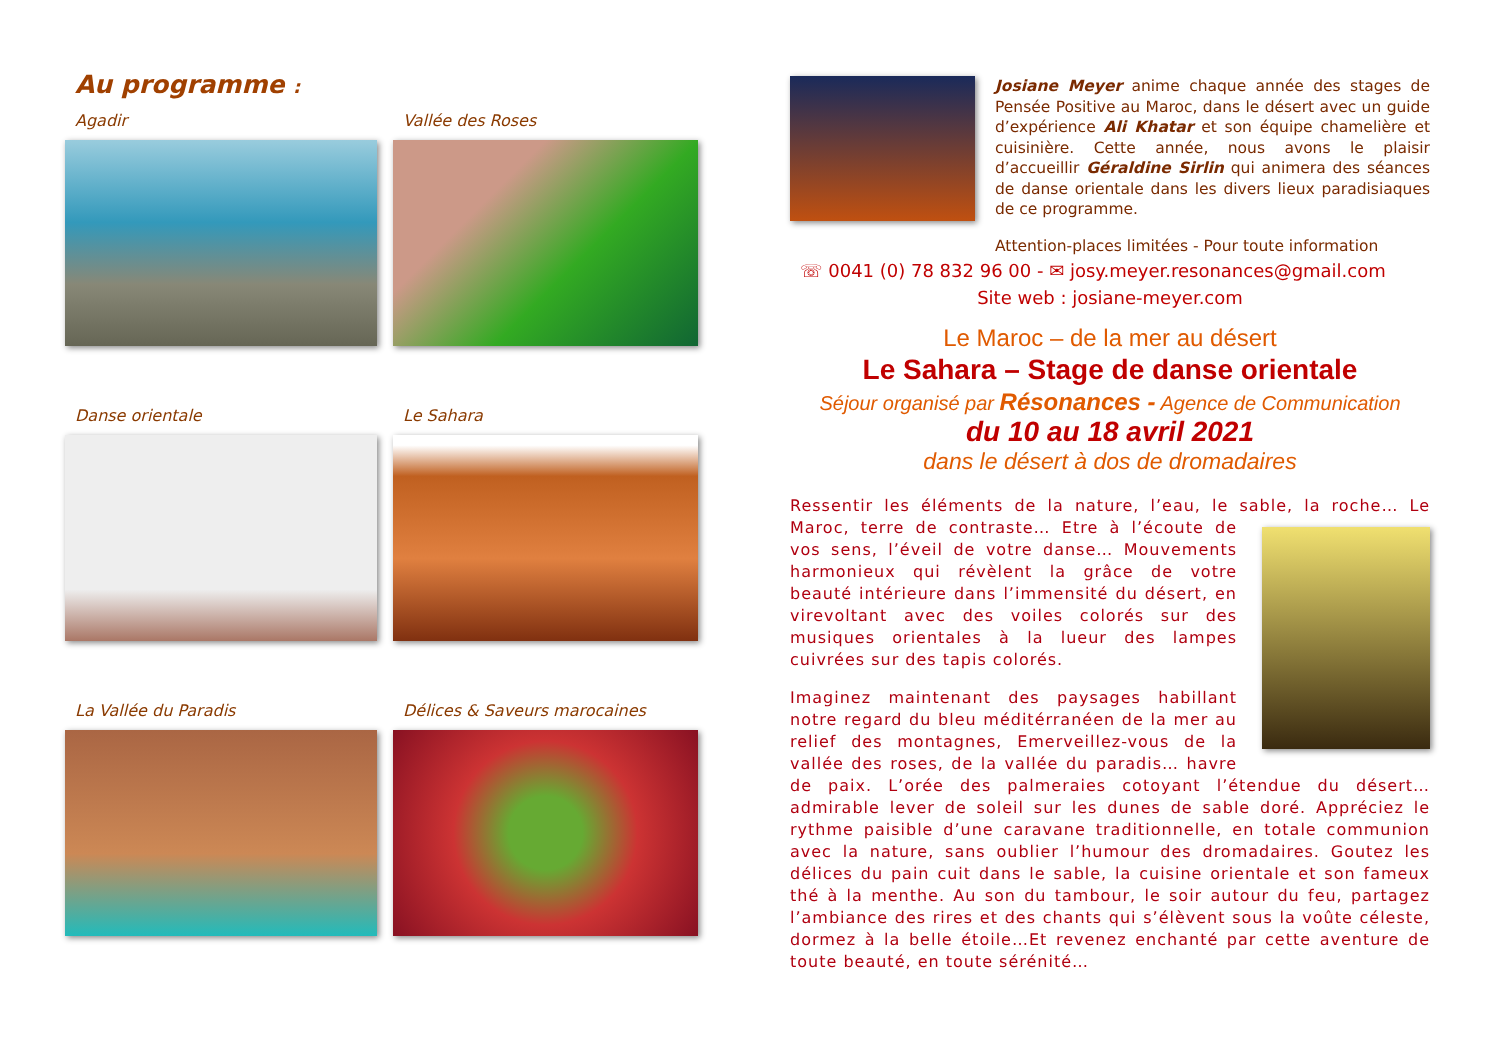Au programme :
Agadir
Vallée des Roses
Danse orientale
Le Sahara
La Vallée du Paradis
Délices & Saveurs marocaines
Josiane Meyer anime chaque année des stages de Pensée Positive au Maroc, dans le désert avec un guide d’expérience Ali Khatar et son équipe chamelière et cuisinière. Cette année, nous avons le plaisir d’accueillir Géraldine Sirlin qui animera des séances de danse orientale dans les divers lieux paradisiaques de ce programme.
Attention-places limitées - Pour toute information
☏ 0041 (0) 78 832 96 00 - ✉ josy.meyer.resonances@gmail.com
Site web : josiane-meyer.com
Le Maroc – de la mer au désert
Le Sahara – Stage de danse orientale
Séjour organisé par Résonances - Agence de Communication
du 10 au 18 avril 2021
dans le désert à dos de dromadaires
Ressentir les éléments de la nature, l’eau, le sable, la roche… Le Maroc, terre de contraste… Etre à l’écoute de vos sens, l’éveil de votre danse… Mouvements harmonieux qui révèlent la grâce de votre beauté intérieure dans l’immensité du désert, en virevoltant avec des voiles colorés sur des musiques orientales à la lueur des lampes cuivrées sur des tapis colorés.
Imaginez maintenant des paysages habillant notre regard du bleu méditérranéen de la mer au relief des montagnes, Emerveillez-vous de la vallée des roses, de la vallée du paradis… havre de paix. L’orée des palmeraies cotoyant l’étendue du désert…admirable lever de soleil sur les dunes de sable doré. Appréciez le rythme paisible d’une caravane traditionnelle, en totale communion avec la nature, sans oublier l’humour des dromadaires. Goutez les délices du pain cuit dans le sable, la cuisine orientale et son fameux thé à la menthe. Au son du tambour, le soir autour du feu, partagez l’ambiance des rires et des chants qui s’élèvent sous la voûte céleste, dormez à la belle étoile…Et revenez enchanté par cette aventure de toute beauté, en toute sérénité…